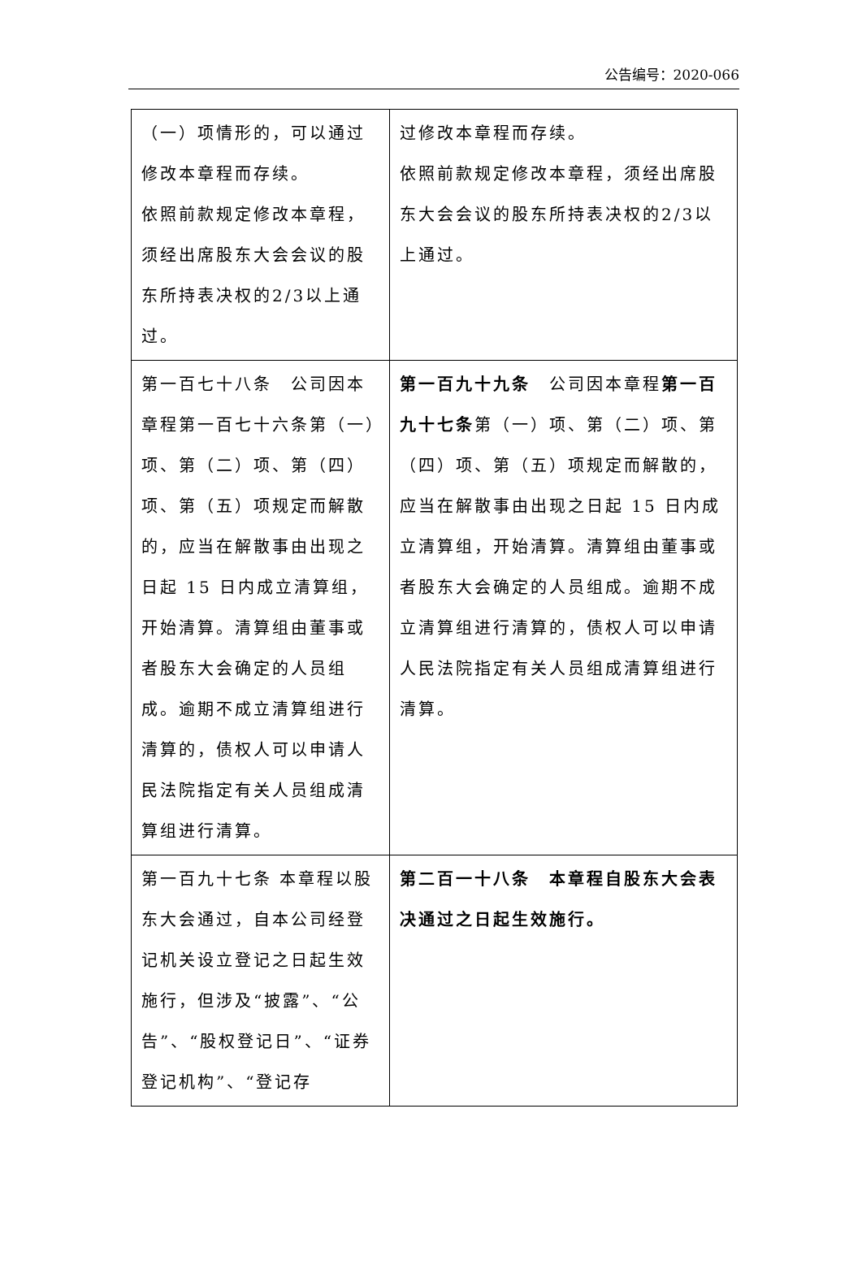公告编号：2020-066
| （一）项情形的，可以通过修改本章程而存续。 依照前款规定修改本章程，须经出席股东大会会议的股东所持表决权的2/3以上通过。 | 过修改本章程而存续。 依照前款规定修改本章程，须经出席股东大会会议的股东所持表决权的2/3以上通过。 |
| 第一百七十八条 公司因本章程第一百七十六条第（一）项、第（二）项、第（四）项、第（五）项规定而解散的，应当在解散事由出现之日起 15 日内成立清算组，开始清算。清算组由董事或者股东大会确定的人员组成。逾期不成立清算组进行清算的，债权人可以申请人民法院指定有关人员组成清算组进行清算。 | 第一百九十九条 公司因本章程 第一百九十七条 第（一）项、第（二）项、第（四）项、第（五）项规定而解散的，应当在解散事由出现之日起 15 日内成立清算组，开始清算。清算组由董事或者股东大会确定的人员组成。逾期不成立清算组进行清算的，债权人可以申请人民法院指定有关人员组成清算组进行清算。 |
| 第一百九十七条 本章程以股东大会通过，自本公司经登记机关设立登记之日起生效施行，但涉及“披露”、“公告”、“股权登记日”、“证券登记机构”、“登记存 | 第二百一十八条 本章程自股东大会表决通过之日起生效施行。 |